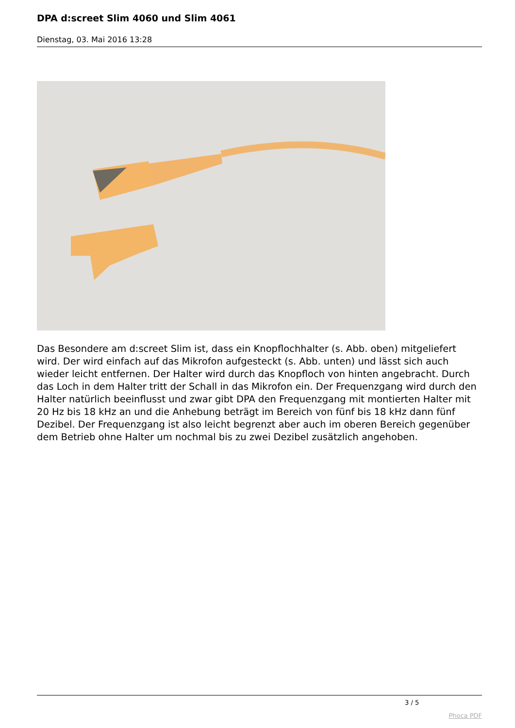DPA d:screet Slim 4060 und Slim 4061
Dienstag, 03. Mai 2016 13:28
Das Besondere am d:screet Slim ist, dass ein Knopflochhalter (s. Abb. oben) mitgeliefert wird. Der wird einfach auf das Mikrofon aufgesteckt (s. Abb. unten) und lässt sich auch wieder leicht entfernen. Der Halter wird durch das Knopfloch von hinten angebracht. Durch das Loch in dem Halter tritt der Schall in das Mikrofon ein. Der Frequenzgang wird durch den Halter natürlich beeinflusst und zwar gibt DPA den Frequenzgang mit montierten Halter mit 20 Hz bis 18 kHz an und die Anhebung beträgt im Bereich von fünf bis 18 kHz dann fünf Dezibel. Der Frequenzgang ist also leicht begrenzt aber auch im oberen Bereich gegenüber dem Betrieb ohne Halter um nochmal bis zu zwei Dezibel zusätzlich angehoben.
3 / 5
Phoca PDF